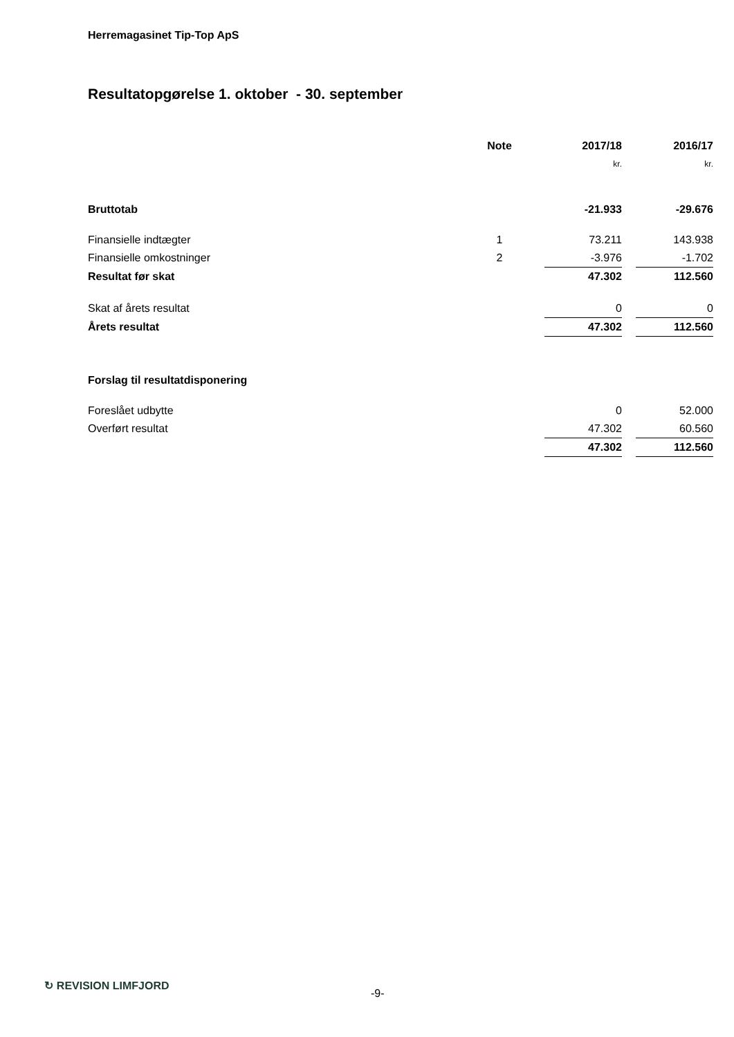Herremagasinet Tip-Top ApS
Resultatopgørelse 1. oktober - 30. september
| | Note | 2017/18 | | 2016/17 |
| --- | --- | --- | --- | --- |
| | | kr. | | kr. |
| Bruttotab | | -21.933 | | -29.676 |
| Finansielle indtægter | 1 | 73.211 | | 143.938 |
| Finansielle omkostninger | 2 | -3.976 | | -1.702 |
| Resultat før skat | | 47.302 | | 112.560 |
| Skat af årets resultat | | 0 | | 0 |
| Årets resultat | | 47.302 | | 112.560 |
| Forslag til resultatdisponering | | | | |
| Foreslået udbytte | | 0 | | 52.000 |
| Overført resultat | | 47.302 | | 60.560 |
| | | 47.302 | | 112.560 |
↻ REVISION LIMFJORD
-9-